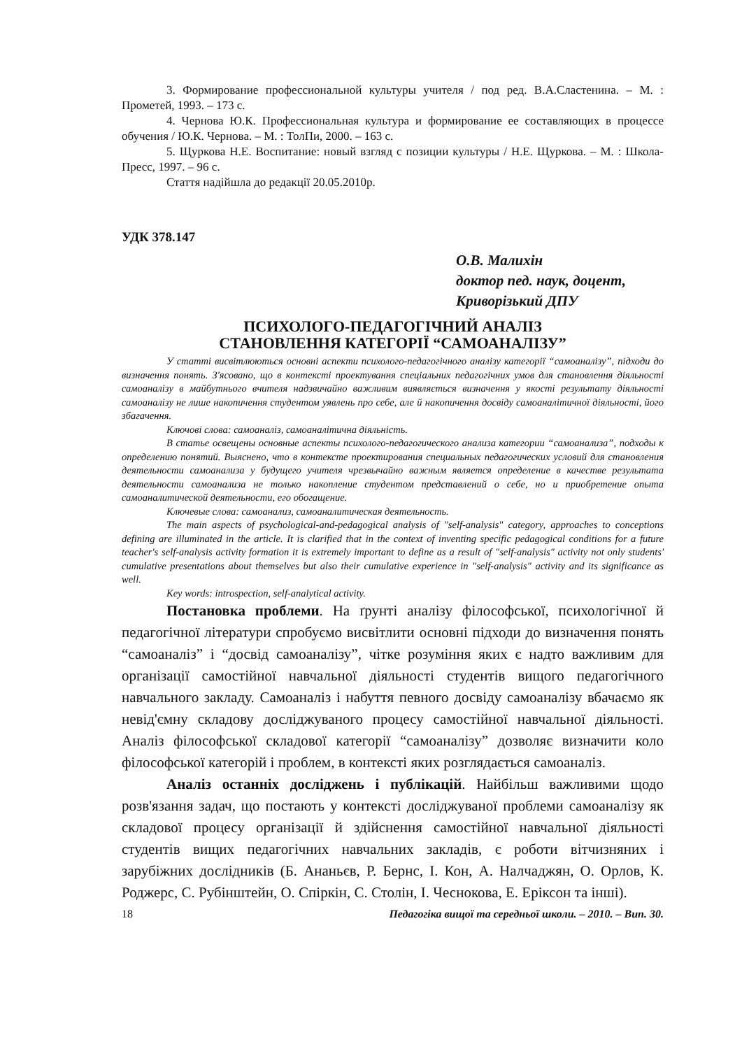3. Формирование профессиональной культуры учителя / под ред. В.А.Сластенина. – М. : Прометей, 1993. – 173 с.
4. Чернова Ю.К. Профессиональная культура и формирование ее составляющих в процессе обучения / Ю.К. Чернова. – М. : ТолПи, 2000. – 163 с.
5. Щуркова Н.Е. Воспитание: новый взгляд с позиции культуры / Н.Е. Щуркова. – М. : Школа-Пресс, 1997. – 96 с.
Стаття надійшла до редакції 20.05.2010р.
УДК 378.147
О.В. Малихін
доктор пед. наук, доцент,
Криворізький ДПУ
ПСИХОЛОГО-ПЕДАГОГІЧНИЙ АНАЛІЗ
СТАНОВЛЕННЯ КАТЕГОРІЇ “САМОАНАЛІЗУ”
У статті висвітлюються основні аспекти психолого-педагогічного аналізу категорії “самоаналізу”, підходи до визначення понять. З'ясовано, що в контексті проектування спеціальних педагогічних умов для становлення діяльності самоаналізу в майбутнього вчителя надзвичайно важливим виявляється визначення у якості результату діяльності самоаналізу не лише накопичення студентом уявлень про себе, але й накопичення досвіду самоаналітичної діяльності, його збагачення.
Ключові слова: самоаналіз, самоаналітична діяльність.
В статье освещены основные аспекты психолого-педагогического анализа категории “самоанализа”, подходы к определению понятий. Выяснено, что в контексте проектирования специальных педагогических условий для становления деятельности самоанализа у будущего учителя чрезвычайно важным является определение в качестве результата деятельности самоанализа не только накопление студентом представлений о себе, но и приобретение опыта самоаналитической деятельности, его обогащение.
Ключевые слова: самоанализ, самоаналитическая деятельность.
The main aspects of psychological-and-pedagogical analysis of "self-analysis" category, approaches to conceptions defining are illuminated in the article. It is clarified that in the context of inventing specific pedagogical conditions for a future teacher's self-analysis activity formation it is extremely important to define as a result of "self-analysis" activity not only students' cumulative presentations about themselves but also their cumulative experience in "self-analysis" activity and its significance as well.
Key words: introspection, self-analytical activity.
Постановка проблеми. На ґрунті аналізу філософської, психологічної й педагогічної літератури спробуємо висвітлити основні підходи до визначення понять “самоаналіз” і “досвід самоаналізу”, чітке розуміння яких є надто важливим для організації самостійної навчальної діяльності студентів вищого педагогічного навчального закладу. Самоаналіз і набуття певного досвіду самоаналізу вбачаємо як невід'ємну складову досліджуваного процесу самостійної навчальної діяльності. Аналіз філософської складової категорії “самоаналізу” дозволяє визначити коло філософської категорій і проблем, в контексті яких розглядається самоаналіз.
Аналіз останніх досліджень і публікацій. Найбільш важливими щодо розв'язання задач, що постають у контексті досліджуваної проблеми самоаналізу як складової процесу організації й здійснення самостійної навчальної діяльності студентів вищих педагогічних навчальних закладів, є роботи вітчизняних і зарубіжних дослідників (Б. Ананьєв, Р. Бернс, І. Кон, А. Налчаджян, О. Орлов, К. Роджерс, С. Рубінштейн, О. Спіркін, С. Столін, І. Чеснокова, Е. Еріксон та інші).
18 Педагогіка вищої та середньої школи. – 2010. – Вип. 30.